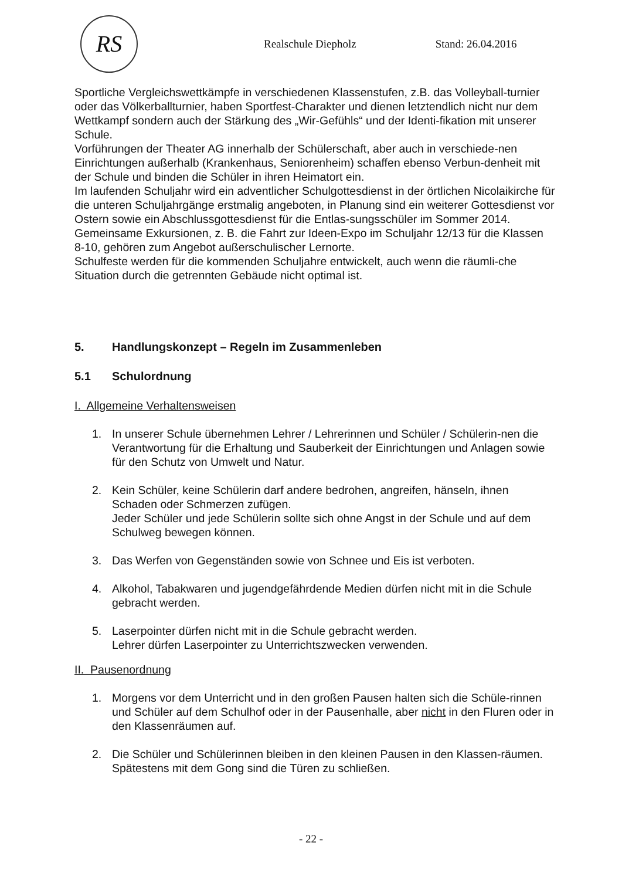RS
Realschule Diepholz Stand: 26.04.2016
Sportliche Vergleichswettkämpfe in verschiedenen Klassenstufen, z.B. das Volleyball-turnier oder das Völkerballturnier, haben Sportfest-Charakter und dienen letztendlich nicht nur dem Wettkampf sondern auch der Stärkung des „Wir-Gefühls“ und der Identi-fikation mit unserer Schule.
Vorführungen der Theater AG innerhalb der Schülerschaft, aber auch in verschiede-nen Einrichtungen außerhalb (Krankenhaus, Seniorenheim) schaffen ebenso Verbun-denheit mit der Schule und binden die Schüler in ihren Heimatort ein.
Im laufenden Schuljahr wird ein adventlicher Schulgottesdienst in der örtlichen Nicolaikirche für die unteren Schuljahrgänge erstmalig angeboten, in Planung sind ein weiterer Gottesdienst vor Ostern sowie ein Abschlussgottesdienst für die Entlas-sungsschüler im Sommer 2014.
Gemeinsame Exkursionen, z. B. die Fahrt zur Ideen-Expo im Schuljahr 12/13 für die Klassen 8-10, gehören zum Angebot außerschulischer Lernorte.
Schulfeste werden für die kommenden Schuljahre entwickelt, auch wenn die räumli-che Situation durch die getrennten Gebäude nicht optimal ist.
5. Handlungskonzept – Regeln im Zusammenleben
5.1 Schulordnung
I. Allgemeine Verhaltensweisen
1. In unserer Schule übernehmen Lehrer / Lehrerinnen und Schüler / Schülerin-nen die Verantwortung für die Erhaltung und Sauberkeit der Einrichtungen und Anlagen sowie für den Schutz von Umwelt und Natur.
2. Kein Schüler, keine Schülerin darf andere bedrohen, angreifen, hänseln, ihnen Schaden oder Schmerzen zufügen.
Jeder Schüler und jede Schülerin sollte sich ohne Angst in der Schule und auf dem Schulweg bewegen können.
3. Das Werfen von Gegenständen sowie von Schnee und Eis ist verboten.
4. Alkohol, Tabakwaren und jugendgefährdende Medien dürfen nicht mit in die Schule gebracht werden.
5. Laserpointer dürfen nicht mit in die Schule gebracht werden.
Lehrer dürfen Laserpointer zu Unterrichtszwecken verwenden.
II. Pausenordnung
1. Morgens vor dem Unterricht und in den großen Pausen halten sich die Schüle-rinnen und Schüler auf dem Schulhof oder in der Pausenhalle, aber nicht in den Fluren oder in den Klassenräumen auf.
2. Die Schüler und Schülerinnen bleiben in den kleinen Pausen in den Klassen-räumen. Spätestens mit dem Gong sind die Türen zu schließen.
- 22 -